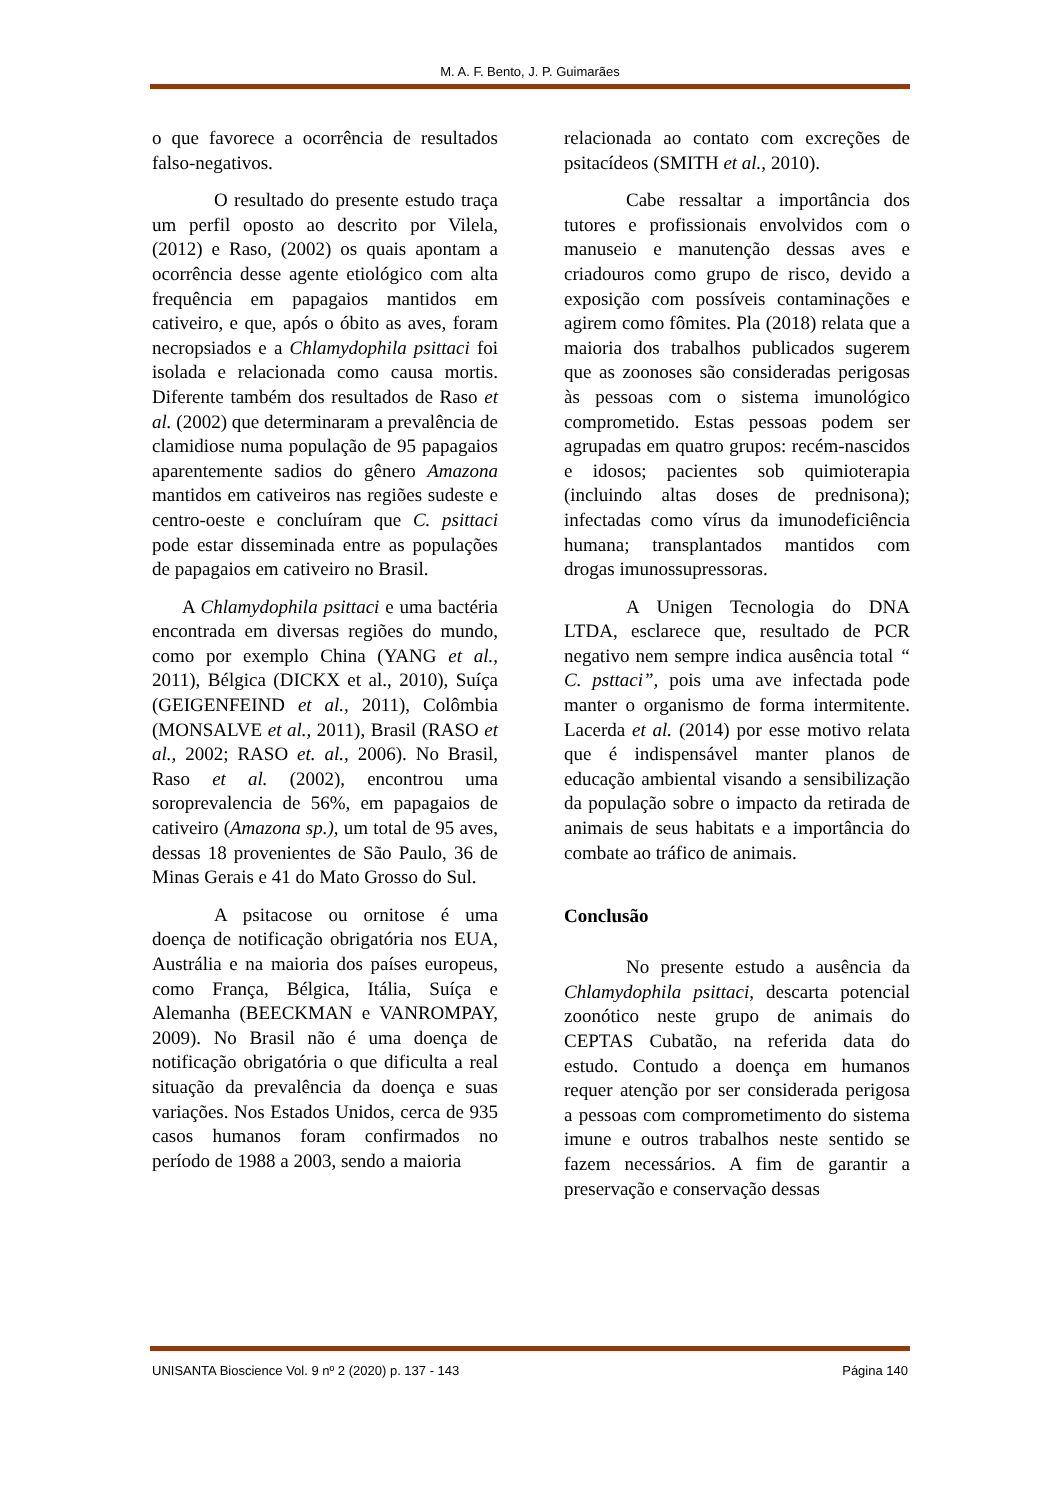M. A. F. Bento, J. P. Guimarães
o que favorece a ocorrência de resultados falso-negativos.
O resultado do presente estudo traça um perfil oposto ao descrito por Vilela, (2012) e Raso, (2002) os quais apontam a ocorrência desse agente etiológico com alta frequência em papagaios mantidos em cativeiro, e que, após o óbito as aves, foram necropsiados e a Chlamydophila psittaci foi isolada e relacionada como causa mortis. Diferente também dos resultados de Raso et al. (2002) que determinaram a prevalência de clamidiose numa população de 95 papagaios aparentemente sadios do gênero Amazona mantidos em cativeiros nas regiões sudeste e centro-oeste e concluíram que C. psittaci pode estar disseminada entre as populações de papagaios em cativeiro no Brasil.
A Chlamydophila psittaci e uma bactéria encontrada em diversas regiões do mundo, como por exemplo China (YANG et al., 2011), Bélgica (DICKX et al., 2010), Suíça (GEIGENFEIND et al., 2011), Colômbia (MONSALVE et al., 2011), Brasil (RASO et al., 2002; RASO et. al., 2006). No Brasil, Raso et al. (2002), encontrou uma soroprevalencia de 56%, em papagaios de cativeiro (Amazona sp.), um total de 95 aves, dessas 18 provenientes de São Paulo, 36 de Minas Gerais e 41 do Mato Grosso do Sul.
A psitacose ou ornitose é uma doença de notificação obrigatória nos EUA, Austrália e na maioria dos países europeus, como França, Bélgica, Itália, Suíça e Alemanha (BEECKMAN e VANROMPAY, 2009). No Brasil não é uma doença de notificação obrigatória o que dificulta a real situação da prevalência da doença e suas variações. Nos Estados Unidos, cerca de 935 casos humanos foram confirmados no período de 1988 a 2003, sendo a maioria
relacionada ao contato com excreções de psitacídeos (SMITH et al., 2010).
Cabe ressaltar a importância dos tutores e profissionais envolvidos com o manuseio e manutenção dessas aves e criadouros como grupo de risco, devido a exposição com possíveis contaminações e agirem como fômites. Pla (2018) relata que a maioria dos trabalhos publicados sugerem que as zoonoses são consideradas perigosas às pessoas com o sistema imunológico comprometido. Estas pessoas podem ser agrupadas em quatro grupos: recém-nascidos e idosos; pacientes sob quimioterapia (incluindo altas doses de prednisona); infectadas como vírus da imunodeficiência humana; transplantados mantidos com drogas imunossupressoras.
A Unigen Tecnologia do DNA LTDA, esclarece que, resultado de PCR negativo nem sempre indica ausência total “ C. psttaci”, pois uma ave infectada pode manter o organismo de forma intermitente. Lacerda et al. (2014) por esse motivo relata que é indispensável manter planos de educação ambiental visando a sensibilização da população sobre o impacto da retirada de animais de seus habitats e a importância do combate ao tráfico de animais.
Conclusão
No presente estudo a ausência da Chlamydophila psittaci, descarta potencial zoonótico neste grupo de animais do CEPTAS Cubatão, na referida data do estudo. Contudo a doença em humanos requer atenção por ser considerada perigosa a pessoas com comprometimento do sistema imune e outros trabalhos neste sentido se fazem necessários. A fim de garantir a preservação e conservação dessas
UNISANTA Bioscience Vol. 9 nº 2 (2020) p. 137 - 143 Página 140